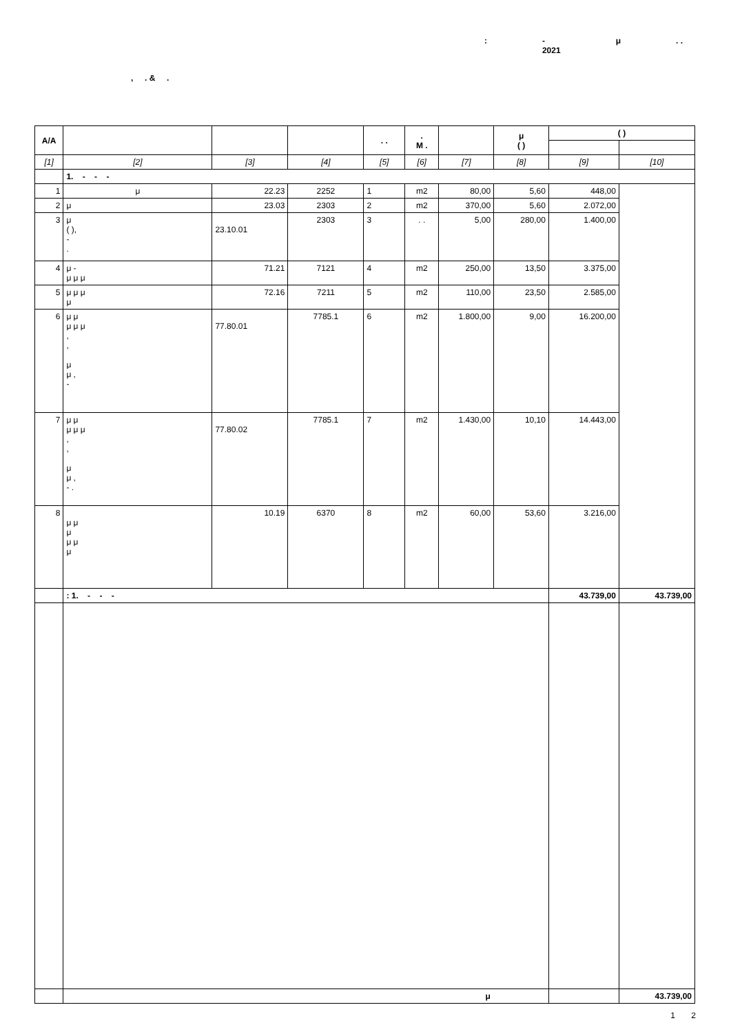: -
2021 μ. .
, . & .
| A/A | | | | . . | . M . | | μ ( ) | ( ) | |
| --- | --- | --- | --- | --- | --- | --- | --- | --- | --- |
| [1] | [2] | [3] | [4] | [5] | [6] | [7] | [8] | [9] | [10] |
| | 1. - - - | | | | | | | | |
| 1 | μ | 22.23 | 2252 | 1 | m2 | 80,00 | 5,60 | 448,00 | |
| 2 | μ | 23.03 | 2303 | 2 | m2 | 370,00 | 5,60 | 2.072,00 | |
| 3 | μ ( ), - . | 23.10.01 | 2303 | 3 | . . | 5,00 | 280,00 | 1.400,00 | |
| 4 | μ - μ μ μ | 71.21 | 7121 | 4 | m2 | 250,00 | 13,50 | 3.375,00 | |
| 5 | μ μ μ μ | 72.16 | 7211 | 5 | m2 | 110,00 | 23,50 | 2.585,00 | |
| 6 | μ μ μ μ μ , , μ μ , - | 77.80.01 | 7785.1 | 6 | m2 | 1.800,00 | 9,00 | 16.200,00 | |
| 7 | μ μ μ μ μ , , μ μ , - . | 77.80.02 | 7785.1 | 7 | m2 | 1.430,00 | 10,10 | 14.443,00 | |
| 8 | μ μ μ μ μ μ | 10.19 | 6370 | 8 | m2 | 60,00 | 53,60 | 3.216,00 | |
| | : 1. - - - | | | | | | | 43.739,00 | 43.739,00 |
| | μ | | | | | | | | 43.739,00 |
1 2